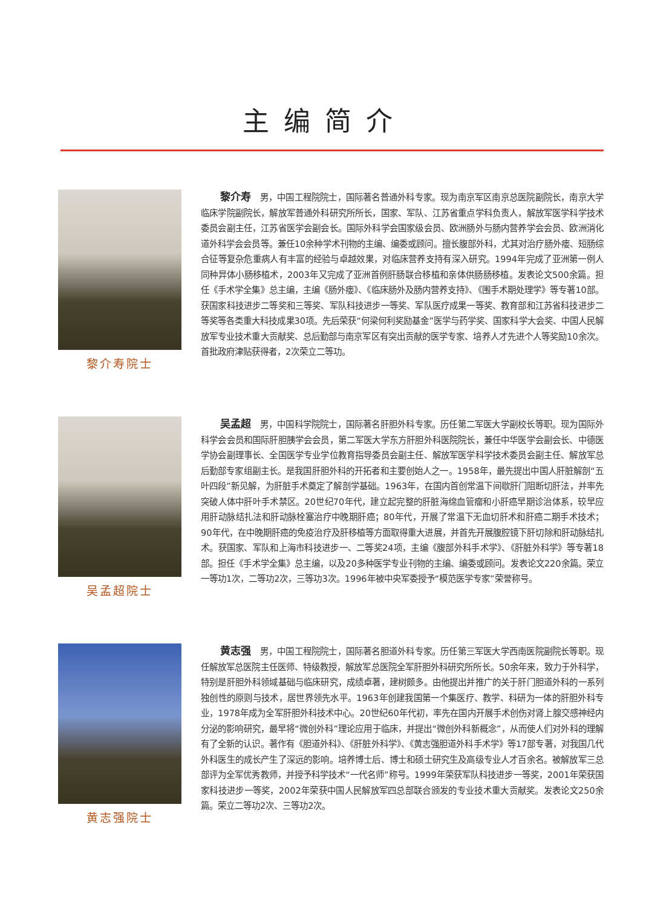主编简介
黎介寿院士
黎介寿 男，中国工程院院士，国际著名普通外科专家。现为南京军区南京总医院副院长，南京大学临床学院副院长，解放军普通外科研究所所长，国家、军队、江苏省重点学科负责人，解放军医学科学技术委员会副主任，江苏省医学会副会长。国际外科学会国家级会员、欧洲肠外与肠内营养学会会员、欧洲消化道外科学会会员等。兼任10余种学术刊物的主编、编委或顾问。擅长腹部外科，尤其对治疗肠外瘘、短肠综合征等复杂危重病人有丰富的经验与卓越效果，对临床营养支持有深入研究。1994年完成了亚洲第一例人同种异体小肠移植术，2003年又完成了亚洲首例肝肠联合移植和亲体供肠肠移植。发表论文500余篇。担任《手术学全集》总主编，主编《肠外瘘》、《临床肠外及肠内营养支持》、《围手术期处理学》等专著10部。获国家科技进步二等奖和三等奖、军队科技进步一等奖、军队医疗成果一等奖、教育部和江苏省科技进步二等奖等各类重大科技成果30项。先后荣获“何梁何利奖励基金”医学与药学奖、国家科学大会奖、中国人民解放军专业技术重大贡献奖、总后勤部与南京军区有突出贡献的医学专家、培养人才先进个人等奖励10余次。首批政府津贴获得者，2次荣立二等功。
吴孟超院士
吴孟超 男，中国科学院院士，国际著名肝胆外科专家。历任第二军医大学副校长等职。现为国际外科学会会员和国际肝胆胰学会会员，第二军医大学东方肝胆外科医院院长，兼任中华医学会副会长、中德医学协会副理事长、全国医学专业学位教育指导委员会副主任、解放军医学科学技术委员会副主任、解放军总后勤部专家组副主长。是我国肝胆外科的开拓者和主要创始人之一。1958年，最先提出中国人肝脏解剖“五叶四段”新见解，为肝脏手术奠定了解剖学基础。1963年，在国内首创常温下间歇肝门阻断切肝法，并率先突破人体中肝叶手术禁区。20世纪70年代，建立起完整的肝脏海绵血管瘤和小肝癌早期诊治体系，较早应用肝动脉结扎法和肝动脉栓塞治疗中晚期肝癌；80年代，开展了常温下无血切肝术和肝癌二期手术技术；90年代，在中晚期肝癌的免疫治疗及肝移植等方面取得重大进展，并首先开展腹腔镜下肝切除和肝动脉结扎术。获国家、军队和上海市科技进步一、二等奖24项，主编《腹部外科手术学》、《肝脏外科学》等专著18部。担任《手术学全集》总主编，以及20多种医学专业刊物的主编、编委或顾问。发表论文220余篇。荣立一等功1次，二等功2次，三等功3次。1996年被中央军委授予“模范医学专家”荣誉称号。
黄志强院士
黄志强 男，中国工程院院士，国际著名胆道外科专家。历任第三军医大学西南医院副院长等职。现任解放军总医院主任医师、特级教授，解放军总医院全军肝胆外科研究所所长。50余年来，致力于外科学，特别是肝胆外科领域基础与临床研究，成绩卓著，建树颇多。由他提出并推广的关于肝门胆道外科的一系列独创性的原则与技术，居世界领先水平。1963年创建我国第一个集医疗、教学、科研为一体的肝胆外科专业，1978年成为全军肝胆外科技术中心。20世纪60年代初，率先在国内开展手术创伤对肾上腺交感神经内分泌的影响研究，最早将“微创外科”理论应用于临床，并提出“微创外科新概念”，从而使人们对外科的理解有了全新的认识。著作有《胆道外科》、《肝脏外科学》、《黄志强胆道外科手术学》等17部专著，对我国几代外科医生的成长产生了深远的影响。培养博士后、博士和硕士研究生及高级专业人才百余名。被解放军三总部评为全军优秀教师，并授予科学技术“一代名师”称号。1999年荣获军队科技进步一等奖，2001年荣获国家科技进步一等奖，2002年荣获中国人民解放军四总部联合颁发的专业技术重大贡献奖。发表论文250余篇。荣立二等功2次、三等功2次。